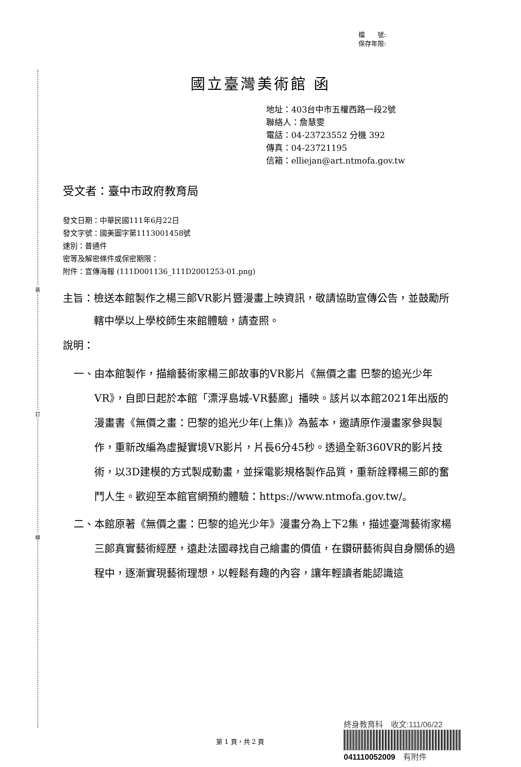裝
訂
線
檔　　號:
保存年限:
國立臺灣美術館 函
地址：403台中市五權西路一段2號
聯絡人：詹慧雯
電話：04-23723552 分機 392
傳真：04-23721195
信箱：elliejan@art.ntmofa.gov.tw
受文者：臺中市政府教育局
發文日期：中華民國111年6月22日
發文字號：國美圖字第1113001458號
速別：普通件
密等及解密條件或保密期限：
附件：宣傳海報 (111D001136_111D2001253-01.png)
主旨： 檢送本館製作之楊三郎VR影片暨漫畫上映資訊，敬請協助宣傳公告，並鼓勵所轄中學以上學校師生來館體驗，請查照。
說明：
一、 由本館製作，描繪藝術家楊三郎故事的VR影片《無價之畫 巴黎的追光少年VR》，自即日起於本館「漂浮島城-VR藝廊」播映。該片以本館2021年出版的漫畫書《無價之畫：巴黎的追光少年(上集)》為藍本，邀請原作漫畫家參與製作，重新改編為虛擬實境VR影片，片長6分45秒。透過全新360VR的影片技術，以3D建模的方式製成動畫，並採電影規格製作品質，重新詮釋楊三郎的奮鬥人生。歡迎至本館官網預約體驗：https://www.ntmofa.gov.tw/。
二、 本館原著《無價之畫：巴黎的追光少年》漫畫分為上下2集，描述臺灣藝術家楊三郎真實藝術經歷，遠赴法國尋找自己繪畫的價值，在鑽研藝術與自身關係的過程中，逐漸實現藝術理想，以輕鬆有趣的內容，讓年輕讀者能認識這
第 1 頁，共 2 頁
終身教育科　收文:111/06/22
041110052009　有附件